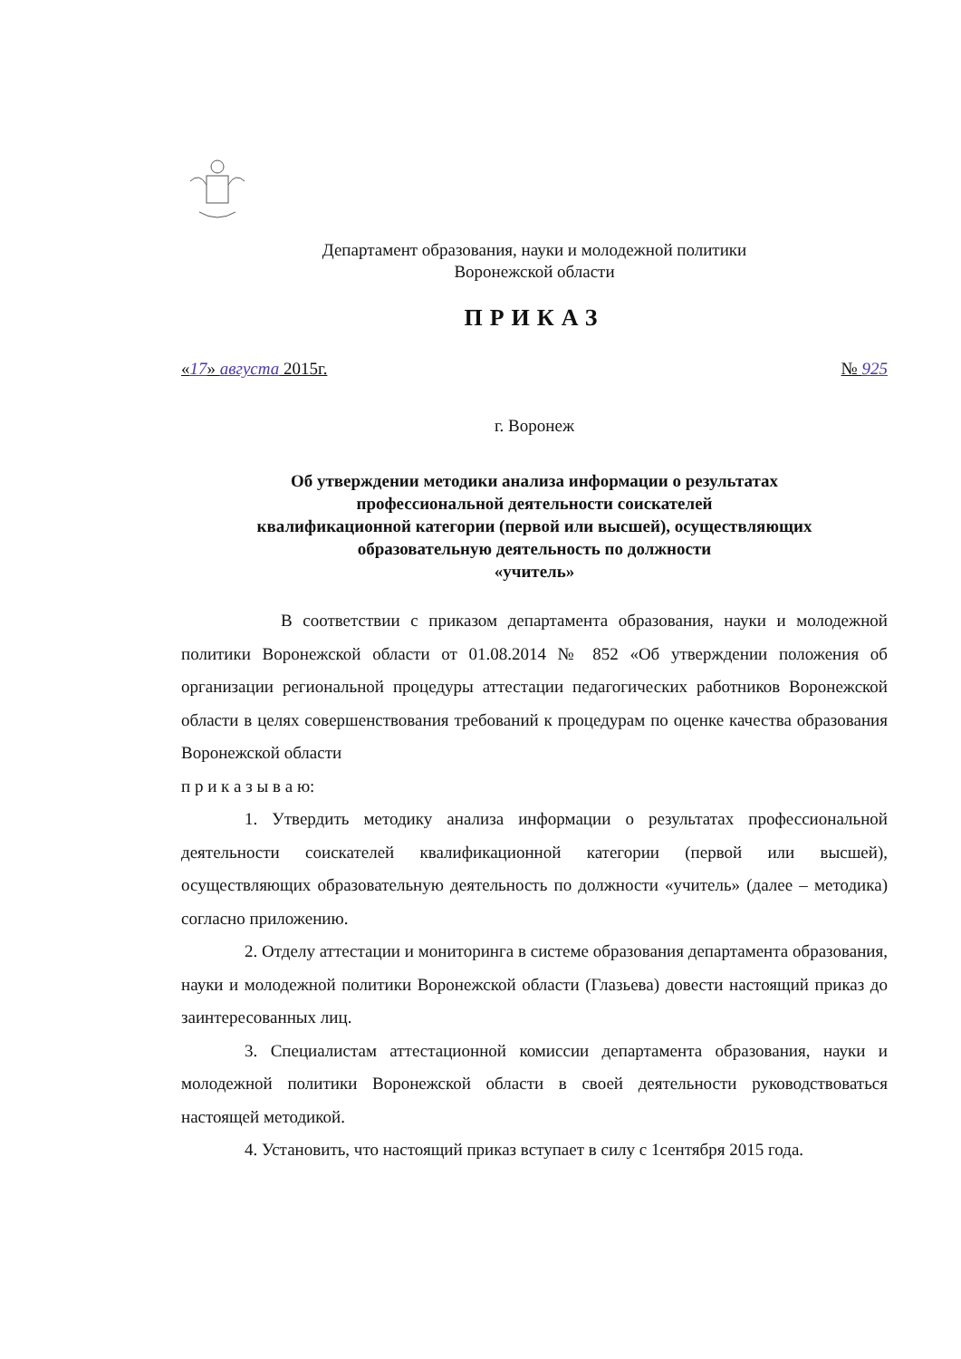Департамент образования, науки и молодежной политики
Воронежской области
ПРИКАЗ
«17» августа 2015г. № 925
г. Воронеж
Об утверждении методики анализа информации о результатах
профессиональной деятельности соискателей
квалификационной категории (первой или высшей), осуществляющих
образовательную деятельность по должности
«учитель»
В соответствии с приказом департамента образования, науки и молодежной политики Воронежской области от 01.08.2014 № 852 «Об утверждении положения об организации региональной процедуры аттестации педагогических работников Воронежской области в целях совершенствования требований к процедурам по оценке качества образования Воронежской области
п р и к а з ы в а ю:
1. Утвердить методику анализа информации о результатах профессиональной деятельности соискателей квалификационной категории (первой или высшей), осуществляющих образовательную деятельность по должности «учитель» (далее – методика) согласно приложению.
2. Отделу аттестации и мониторинга в системе образования департамента образования, науки и молодежной политики Воронежской области (Глазьева) довести настоящий приказ до заинтересованных лиц.
3. Специалистам аттестационной комиссии департамента образования, науки и молодежной политики Воронежской области в своей деятельности руководствоваться настоящей методикой.
4. Установить, что настоящий приказ вступает в силу с 1сентября 2015 года.